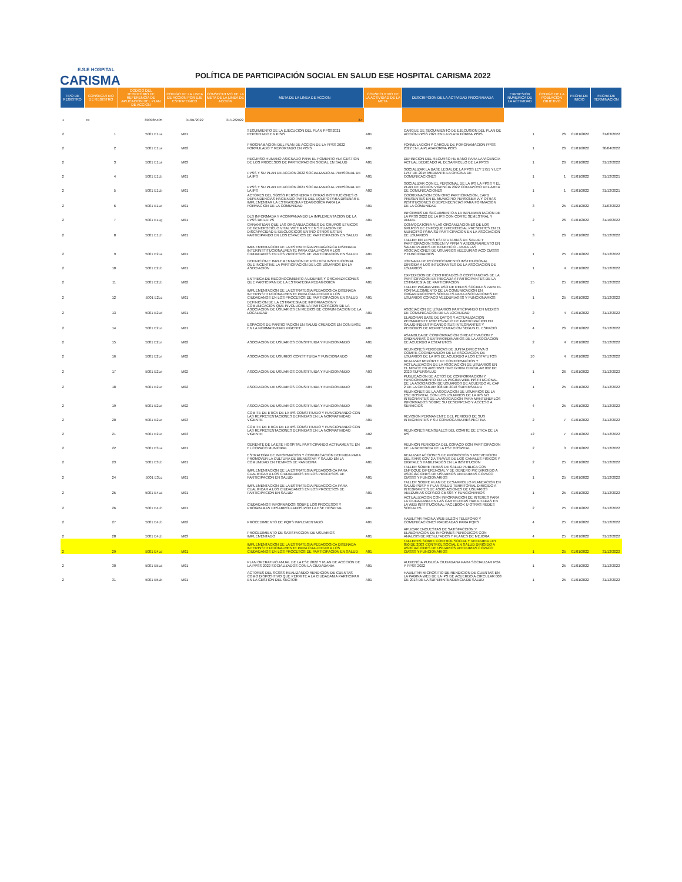E.S.E HOSPITAL
CARISMA
POLÍTICA DE PARTICIPACIÓN SOCIAL EN SALUD ESE HOSPITAL CARISMA 2022
| TIPO DE REGISTRO | CONSECUTIVO DE REGISTRO | CODIGO DEL TERRITORIO DE REFERENCIA DE APLICACION DEL PLAN DE ACCION | CODIGO DE LA LINEA DE ACCION POR EJE ESTRATEGICO | CONSECUTIVO DE LA META DE LA LINEA DE ACCION | META DE LA LINEA DE ACCION | CONSECUTIVO DE LA ACTIVIDAD DE LA META | DESCRIPCION DE LA ACTIVIDAD PROGRAMADA | EXPRESION NUMERICA DE LA ACTIVIDAD | CODIGO DE LA POBLACION OBJETIVO | FECHA DE INICIO | FECHA DE TERMINACION |
| --- | --- | --- | --- | --- | --- | --- | --- | --- | --- | --- | --- |
| 1 | NI | 890985405 | 01/01/2022 | 31/12/2022 | 37 | | | | | | |
| 2 | 1 | 5001 E1La | M01 | | SEGUIMIENTO DE LA EJECUCION DEL PLAN PPSS2021 REPORTADO EN PISIS | A01 | CARGUE DE SEGUIMIENTO DE EJECUSION DEL PLAN DE ACCION PPSS 2021 EN LA PLATA FORMA PISIS | 1 | 26 | 01/01/2022 | 31/03/2022 |
| 2 | 2 | 5001 E1La | M02 | | PROGRAMACION DEL PLAN DE ACCION DE LA PPSS 2022 FORMULADO Y REPORTADO EN PISIS | A01 | FORMULACION Y CARGUE DE PORGRAMACION PPSS 2022 EN LA PLATAFORMA PISIS | 1 | 26 | 01/01/2022 | 30/04/2022 |
| 2 | 3 | 5001 E1La | M03 | | RECURSO HUMANO ASIGNADO PARA EL FOMENTO YLA GESTION DE LOS PROCESOS DE PARTICIPACION SOCIAL EN SALUD | A01 | DEFINICION DEL RECURSO HUMANO PARA LA VIGENCIA ACTUAL DEDICADO AL DESARROLLO DE LA PPSS | 1 | 26 | 01/01/2022 | 31/12/2022 |
| 2 | 4 | 5001 E1Lb | M01 | | PPSS Y SU PLAN DE ACCION 2022 SOCIALIZADO AL PERSONAL DE LA IPS | A01 | SOCIALIZAR LA BASE LEGAL DE LA PPSS LEY 1751 Y LEY 1757 DE 2015 MEDIANTE LA OFICINA DE COMUNICACIONES | 1 | 1 | 01/01/2022 | 31/12/2021 |
| 2 | 5 | 5001 E1Lb | M01 | | PPSS Y SU PLAN DE ACCION 2021 SOCIALIZADO AL PERSONAL DE LA IPS | A02 | SOCIALIZAR CON EL PERSONAL DE LA IPS LA PPSS Y EL PLAN DE ACCION VIGENCIA 2022 CON APOYO DEL AREA DE COMUNICACIONES | 1 | 1 | 01/01/2022 | 31/12/2021 |
| 2 | 6 | 5001 E1Le | M01 | | ACTORES DEL SGSSS PERSONERIA Y OTRAS INSTITUCIONES O DEPENDENCIAS HACIENDO PARTE DEL EQUIPO PARA DISENAR E IMPLEMENTAR LA ESTRATEGIA PEDAGOGICA PARA LA FORMACION DE LA COMUNIDAD | A01 | COORDINACION CON OFIC PARTICIPACION, EAPB PRESENTES EN EL MUNICIPIO PERSONERIA Y OTRAS INSTITUCIONES O DEPENDENCIAS PARA FORMACION DE LA COMUNIDAD | 3 | 25 | 01/01/2022 | 31/03/2022 |
| 2 | 7 | 5001 E1Lg | M01 | | DLS INFORMADA Y ACOMPANANDO LA IMPLEMENTACION DE LA PPSS DE LA IPS | A01 | INFORMES DE SEGUIMIENTO A LA IMPLEMENTACION DE LA PPSS 2022 DE LA IPS CON CORTE SEMESTRAL Y ANUAL | 2 | 26 | 01/01/2022 | 31/10/2022 |
| 2 | 8 | 5001 E1Lh | M01 | | GARANTIZAR QUE LAS ORGANIZACIONES DE GRUPOS ETNICOS DE GENEROCICLO VITAL VICTIMAS Y EN SITUACION DE DISCAPACIDAD E IDEOLOGICOS ENTRO OTROS ESTEN PARTICIPANDO EN LOS ESPACIOS DE PARTICIPACION EN SALUD | A01 | CONVOCATORIA A LAS ORGANIZACIONES DE LOS GRUPOS DE ENFOQUE DIFERENCIAL PRESENTES EN EL MUNICIPIO PARA SU PARTICIPACION EN LA ASOCIACION DE USUARIOS | 3 | 26 | 01/01/2022 | 31/12/2022 |
| 2 | 9 | 5001 E2La | M01 | | IMPLEMENTACION DE LA ESTRATEGIA PEDAGOGICA DISENADA INTERINSTITUCIONALMENTE PARA CUALIFICAR A LOS CIUDADANOS EN LOS PROCESOS DE PARTICIPACION EN SALUD | A01 | TALLER EN LEYES ESTATUTARIAS DE SALUD Y PARTICIPACION SISBEN IV PPNA Y ASEGURAMIENTO EN SALUD PLANES DE BENEFICIO - PARA LAS ASOCIACIONES DE USUARIOS VEEDURIAS ACO CMSSS Y FUNCIONARIOS | 1 | 25 | 01/01/2022 | 31/12/2022 |
| 2 | 10 | 5001 E2Lb | M01 | | DEFINICION E IMPLEMENTACION DE POLITICA INSTITUCIONAL QUE INCENTIVE LA PARTICIPACION DE LOS USUARIOS EN LA ASOCIACION | A01 | JORNADA DE RECONOCIMIENTO INSTITUCIONAL DIRIGIDA A LOS INTEGRANTES DE LA ASOCIACION DE USUARIOS | 1 | 4 | 01/01/2022 | 31/12/2022 |
| 2 | 11 | 5001 E2Lb | M02 | | ENTREGA DE RECONOCIMIENTO A LIDERES Y ORGANIZACIONES QUE PARTICIPAN DE LA ESTRATEGIA PEDAGOGICA | A01 | EXPEDICION DE CERTIFICADOS O CONSTANCIAS DE LA PARTICIPACION ENTREGADA A PARTICIPANTES DE LA ESTRATEGIA DE PARTICIPACION | 15 | 25 | 01/01/2022 | 31/12/2022 |
| 2 | 12 | 5001 E2Lc | M01 | | IMPLEMENTACION DE LA ESTRATEGIA PEDAGOGICA DISENADA INTERINSTITUCIONALMENTE PARA CUALIFICAR A LOS CIUDADANOS EN LOS PROCESOS DE PARTICIPACION EN SALUD | A01 | TALLER PAGINA WEB USO DE REDES SOCIALES PARA EL FORTALECIMIENTO DE LA COMUNICACION EN ORGANIZACIONES SOCIALES PARA ASOCIACIONES DE USUARIOS COPACO VEEDURIASSS Y FUNCIONARIOS | 1 | 25 | 01/01/2022 | 31/12/2022 |
| 2 | 13 | 5001 E2Ld | M01 | | DEFINICION DE LA ESTRATEGIA DE INFORMACION Y COMUNICACION QUE INVOLUCRE LA PARTICIPACION DE LA ASOCIACION DE USUARIOS EN MEDIOS DE COMUNICACION DE LA LOCALIDAD | A01 | ASOCIACION DE USUARIOS PARTICIPANDO EN MEDIOS DE COMUNICACION DE LA LOCALIDAD | 2 | 4 | 01/01/2022 | 31/12/2022 |
| 2 | 14 | 5001 E2Le | M01 | | ESPACIOS DE PARTICIPACION EN SALUD CREADOS EN CON BASE EN LA NORMATIVIDAD VIGENTE | A01 | ELABORAR BASE DE DATOS Y ACTUALIZACION PERMANENTE POR ESPACIO DE PARTICIPACION EN SALUD INDENTIFICANDO SUS INTEGRANTES Y PERIODOS DE REPRESENTACION SEGUN EL ESPACIO | 4 | 26 | 01/01/2022 | 31/12/2022 |
| 2 | 15 | 5001 E2Le | M02 | | ASOCIACION DE USUARIOS CONSTITUIDA Y FUNCIONANDO | A01 | ASAMBLEA DE CONFORMACION O REACTIVACION Y ORDINARIAS O EXTRAORDINARIOS DE LA ASOCIACION DE ACUERDO A ESTATUTOS | 2 | 4 | 01/01/2022 | 31/12/2022 |
| 2 | 16 | 5001 E2Le | M02 | | ASOCIACION DE USURIOS CONSTITUIDA Y FUNCIONANDO | A02 | REUNIONES PERIODICAS DE JUNTA DIRECTIVA O COMITE COORDINADOR DE LA ASOCIACION DE USUARIOS DE LA IPS DE ACUERDO A LOS ESTATUTOS | 10 | 4 | 01/01/2022 | 31/12/2022 |
| 2 | 17 | 5001 E2Le | M02 | | ASOCIACION DE USUARIOS CONSTITUIDA Y FUNCIONANDO | A03 | REALIZAR REPORTE DE CONFORMACION Y ACTUALIZACION DE LA ASOCIACION DE USUARIOS EN EL NRVCC EN ARCHIVO TIPO GT004 CIRCULAR 002 DE 2020 SUPERSALUD | 1 | 26 | 01/01/2022 | 31/12/2022 |
| 2 | 18 | 5001 E2Le | M02 | | ASOCIACION DE USUARIOS CONSTITUIDA Y FUNCIONANDO | A04 | PUBLICACION DE ACTOS DE CONFORMACION Y FUNCIONAMIENTO EN LA PAGINA WEB INSTITUCIONAL DE LA ASOCIACION DE USUARIOS DE ACUERDO AL CAP 2 DE LA CIRCULAR 008 DE 2018 SUPERSALUD | 1 | 25 | 01/01/2022 | 31/12/2022 |
| 2 | 19 | 5001 E2Le | M02 | | ASOCIACION DE USUARIOS CONSTITUIDA Y FUNCIONANDO | A05 | REUNIONES DE LA ASOCIACION DE USUARIOS DE LA ESE HOSPITAL CON LOS USUARIOS DE LA IPS NO INTEGRANTES DE LA ASOCIACION PARA MANTENERLOS INFORMADOS SOBRE SU DESEMPENO Y ACCESO A SERVICIOS | 4 | 25 | 01/01/2022 | 31/12/2022 |
| 2 | 20 | 5001 E2Le | M03 | | COMITE DE ETICA DE LA IPS CONSTITUIDO Y FUNCIONANDO CON LAS REPRESENTACIONES DEFINIDAS EN LA NORMATIVIDAD VIGENTE | A01 | REVISION PERMANENTE DEL PERIODO DE SUS INTEGRANTES Y SU CONVOCARIA RESPECTIVA | 2 | 7 | 01/01/2022 | 31/12/2022 |
| 2 | 21 | 5001 E2Le | M03 | | COMITE DE ETICA DE LA IPS CONSTITUIDO Y FUNCIONANDO CON LAS REPRESENTACIONES DEFINIDAS EN LA NORMATIVIDAD VIGENTE | A02 | REUNIONES MENSUALES DEL COMITE DE ETICA DE LA IPS | 12 | 7 | 01/01/2022 | 31/12/2022 |
| 2 | 22 | 5001 E3La | M01 | | GERENTE DE LA ESE HOSPITAL PARTICIPANDO ACTIVAMENTE EN EL COPACO MUNICIPAL | A01 | REUNION PERIODICA DEL COPACO CON PARTICIPACION DE LA GERENCIA DE LA ESE HOSPITAL | 2 | 3 | 01/01/2022 | 31/12/2022 |
| 2 | 23 | 5001 E3Lb | M01 | | ESTRATEGIA DE INFORMACION Y COMUNICACION DEFINIDA PARA PROMOVER LA CULTURA DE BIENESTAR Y SALUD EN LA COMUNIDAD EN TIEMPOS DE PANDEMIA | A01 | REALIZAR ACCIONES DE PROMOCION Y PREVENCION DEL SARS COV 2 A TRAVES DE LOS CANALES FISICOS Y DIGITALES HABILITADOS EN LA INSTITUCION | 2 | 25 | 01/01/2022 | 31/12/2022 |
| 2 | 24 | 5001 E3Lc | M01 | | IMPLEMENTACION DE LA ESTRATEGIA PEDAGOGICA PARA CUALIFICAR A LOS CIUDADANOS EN LOS PROCESOS DE PARTICIPACION EN SALUD | A01 | TALLER SOBRE TEMAS DE SALUD PUBLICA CON ENFOQUE DIFERENCIAL Y DE GENERO PIC DIRIGIDO A ASOCIACIONES DE USUARIOS VEEDURIAS COPACO CMSSS Y FUNCIONARIOS | 1 | 25 | 01/01/2022 | 31/12/2022 |
| 2 | 25 | 5001 E4La | M01 | | IMPLEMENTACION DE LA ESTRATEGIA PEDAGOGICA PARA CUALIFICAR A LOS CIUDADANOS EN LOS PROCESOS DE PARTICIPACION EN SALUD | A01 | TALLER SOBRE PLAN DE DESARROLLO PLANEACION EN SALUD PDSP Y PLAN SALUD TERRITORIAL DIRIGIDO A INTEGRANTES DE ASOCIACIONES DE USUARIOS VEEDURIAS COPACO CMSSS Y FUNCIONARIOS | 1 | 25 | 01/01/2022 | 31/12/2022 |
| 2 | 26 | 5001 E4Lb | M01 | | CIUDADANOS INFORMADOS SOBRE LOS PROCESOS Y PROGRAMAS DESARROLLADOS POR LA ESE HOSPITAL | A01 | ACTUALIZACION CON INFORMACION DE INTERES PARA LA CIUDADANIA EN LAS CARTELERAS HABILITADAS EN LA WEB INSTITUCIONAL FACEBOOK U OTRAS REDES SOCIALES | 2 | 25 | 01/01/2022 | 31/12/2022 |
| 2 | 27 | 5001 E4Lb | M02 | | PROCEDIMIENTO DE PQRS IMPLEMENTADO | A01 | HABILITAR PAGINA WEB BUZON TELEFONO Y COMUNICACIONES RADICADAS PARA PQRS | 4 | 25 | 01/01/2022 | 31/12/2022 |
| 2 | 28 | 5001 E4Lb | M03 | | PROCEDIMIENTO DE SATISFACCION DE USUARIOS IMPLEMENTADO | A01 | APLICAR ENCUESTAS DE SATISFACCION Y ELABORACION DE INFORMES PERIODICOS CON ANALISIS DE RESULTADOS Y PLANES DE MEJORA | 4 | 25 | 01/01/2022 | 31/12/2022 |
| 2 | 29 | 5001 E4Ld | M01 | | IMPLEMENTACION DE LA ESTRATEGIA PEDAGOGICA DISENADA INTERINSTITUCIONALMENTE PARA CUALIFICAR A LOS CIUDADANOS EN LOS PROCESOS DE PARTICIPACION EN SALUD | A01 | TALLERES SOBRE CONTROL SOCIAL Y VEEDURIA LEY 850 DE 2003 CONTROL SOCIAL EN SALUD DIRIGIDO A ASOCIACIONES DE USUARIOS VEEDURIAS COPACO CMSSS Y FUNCIONARIOS | 1 | 25 | 01/01/2022 | 31/12/2022 |
| 2 | 30 | 5001 E5La | M01 | | PLAN OPERATIVO ANUAL DE LA ESE 2022 Y PLAN DE ACCCION DE LA PPSS 2022 SOCIALIZADOS CON LA CIUDADANIA | A01 | AUDIENCIA PUBLICA CIUDADANA PARA SOCIALIZAR POA Y PPSS 2022 | 1 | 25 | 01/01/2022 | 31/12/2022 |
| 2 | 31 | 5001 E5Lb | M01 | | ACTORES DEL SGSSS REALIZANDO RENDICION DE CUENTAS COMO DISPOSITIVO QUE PERMITE A LA CIUDADANIA PARTICIPAR EN LA GESTION DEL SECTOR | A01 | HABILITAR MICROSITIO DE RENDICION DE CUENTAS EN LA PAGINA WEB DE LA IPS DE ACUERDO A CIRCULAR 008 DE 2018 DE LA SUPERINTENDENCIA DE SALUD | 1 | 25 | 01/01/2022 | 31/12/2022 |